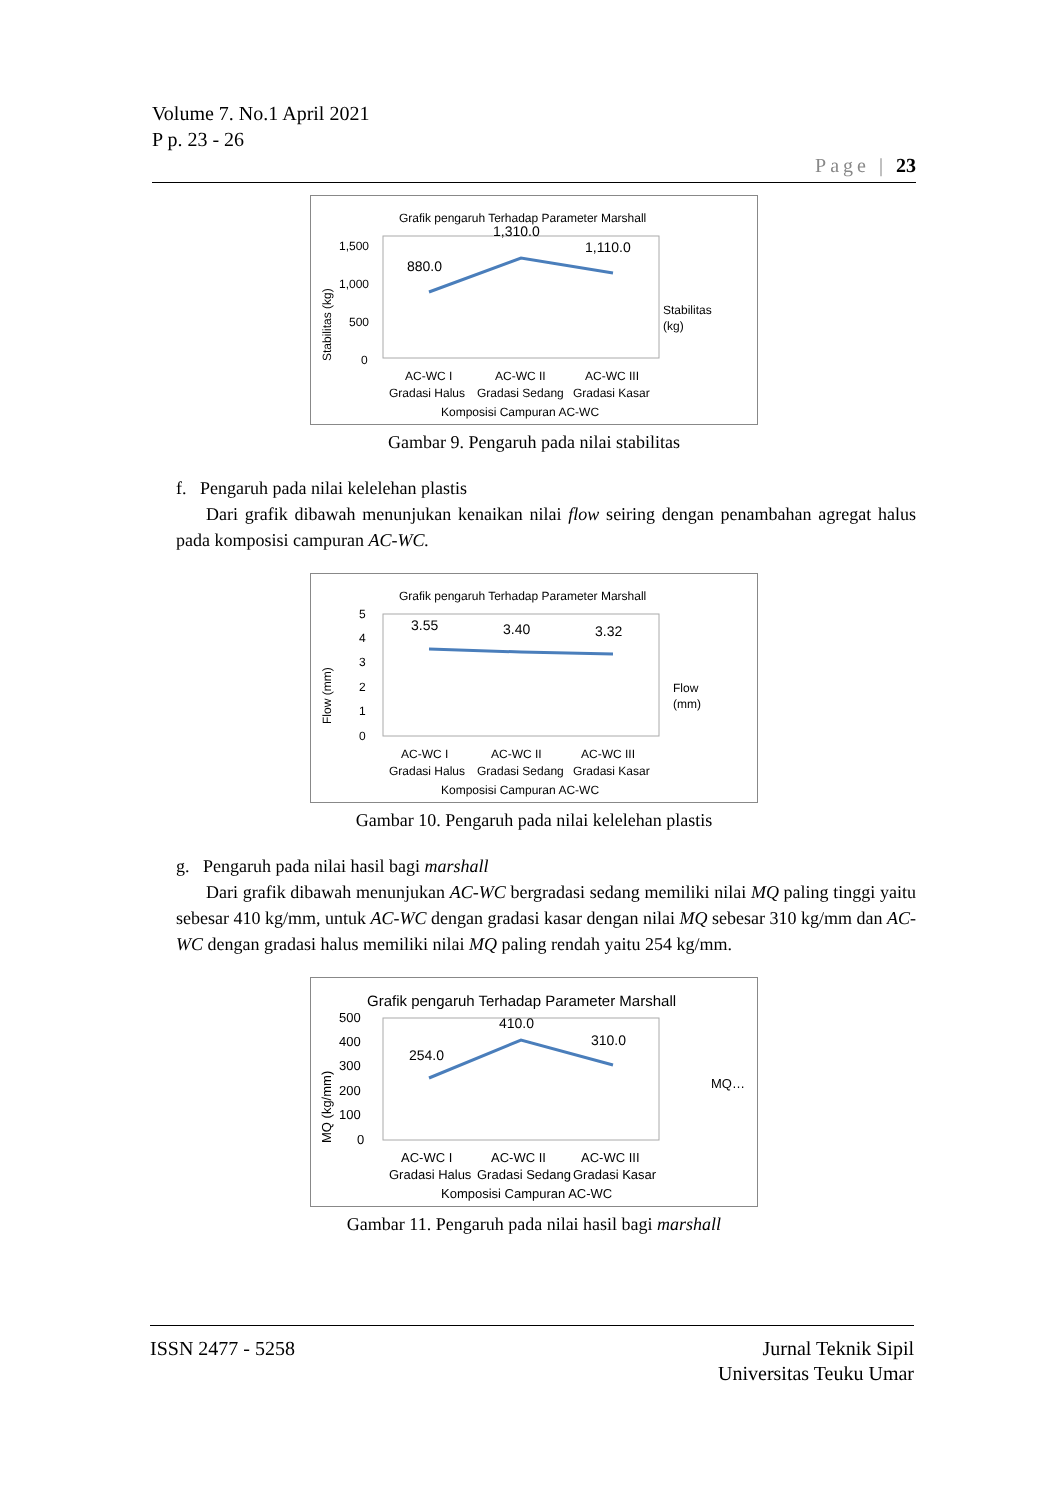Volume 7. No.1 April 2021
P p. 23 - 26
Page | 23
Grafik pengaruh Terhadap Parameter Marshall
1,500
1,000
500
0
Stabilitas (kg)
880.0
1,310.0
1,110.0
Stabilitas
(kg)
AC-WC I
AC-WC II
AC-WC III
Gradasi Halus
Gradasi Sedang
Gradasi Kasar
Komposisi Campuran AC-WC
Gambar 9. Pengaruh pada nilai stabilitas
f. Pengaruh pada nilai kelelehan plastis
Dari grafik dibawah menunjukan kenaikan nilai flow seiring dengan penambahan agregat halus pada komposisi campuran AC-WC.
Grafik pengaruh Terhadap Parameter Marshall
5
4
3
2
1
0
Flow (mm)
3.55
3.40
3.32
Flow
(mm)
AC-WC I
AC-WC II
AC-WC III
Gradasi Halus
Gradasi Sedang
Gradasi Kasar
Komposisi Campuran AC-WC
Gambar 10. Pengaruh pada nilai kelelehan plastis
g. Pengaruh pada nilai hasil bagi marshall
Dari grafik dibawah menunjukan AC-WC bergradasi sedang memiliki nilai MQ paling tinggi yaitu sebesar 410 kg/mm, untuk AC-WC dengan gradasi kasar dengan nilai MQ sebesar 310 kg/mm dan AC-WC dengan gradasi halus memiliki nilai MQ paling rendah yaitu 254 kg/mm.
Grafik pengaruh Terhadap Parameter Marshall
500
400
300
200
100
0
MQ (kg/mm)
254.0
410.0
310.0
MQ…
AC-WC I
AC-WC II
AC-WC III
Gradasi Halus
Gradasi Sedang
Gradasi Kasar
Komposisi Campuran AC-WC
Gambar 11. Pengaruh pada nilai hasil bagi marshall
ISSN 2477 - 5258 Jurnal Teknik Sipil
Universitas Teuku Umar